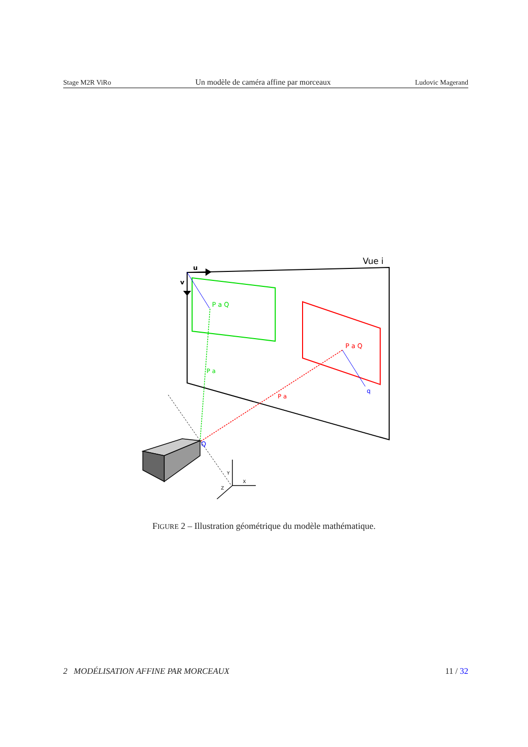Stage M2R ViRo Un modèle de caméra affine par morceaux Ludovic Magerand
u
v
Vue i
P a Q
P a Q
P a
P a
q
Q
Y
X
Z
FIGURE 2 – Illustration géométrique du modèle mathématique.
2 MODÉLISATION AFFINE PAR MORCEAUX 11 / 32